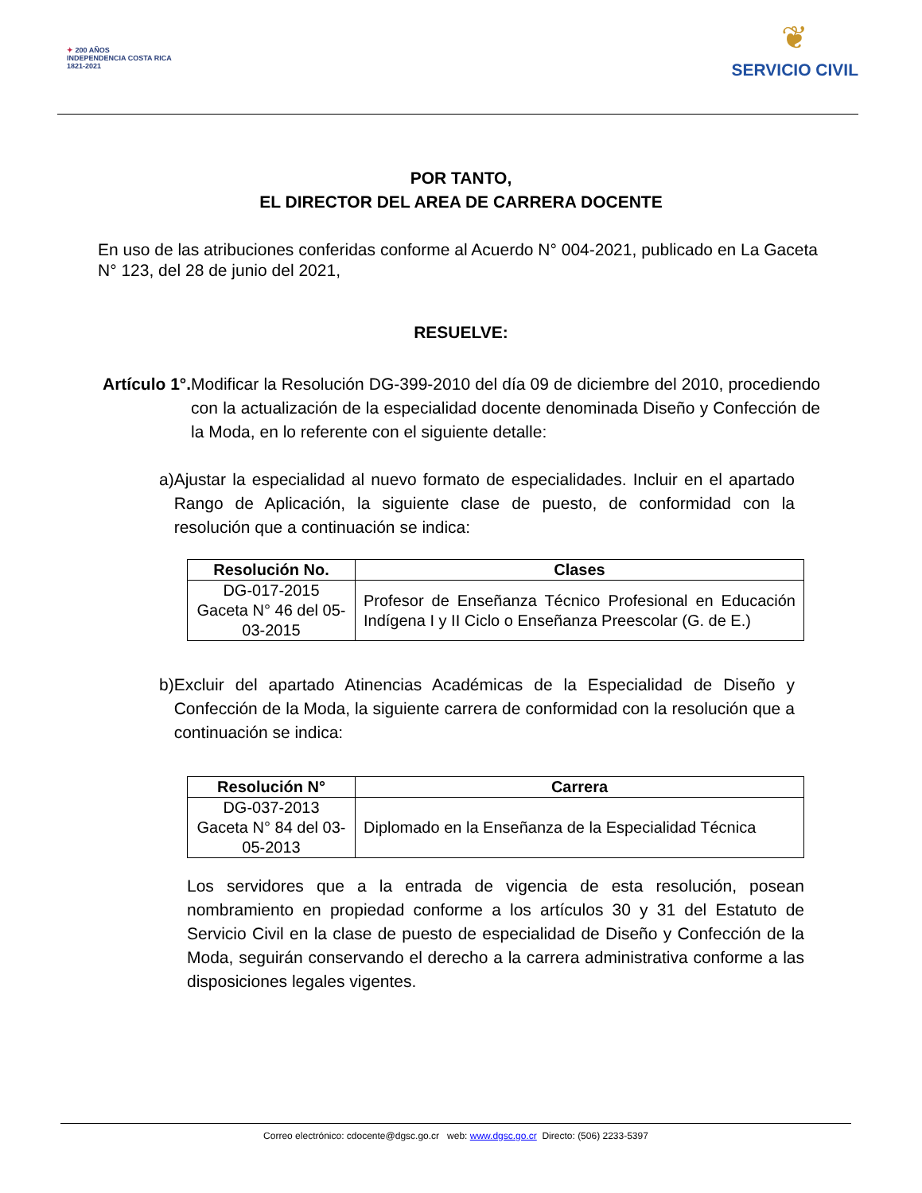✦ 200 AÑOS
INDEPENDENCIA COSTA RICA
1821-2021
❦
SERVICIO CIVIL
POR TANTO,
EL DIRECTOR DEL AREA DE CARRERA DOCENTE
En uso de las atribuciones conferidas conforme al Acuerdo N° 004-2021, publicado en La Gaceta N° 123, del 28 de junio del 2021,
RESUELVE:
Artículo 1°. Modificar la Resolución DG-399-2010 del día 09 de diciembre del 2010, procediendo con la actualización de la especialidad docente denominada Diseño y Confección de la Moda, en lo referente con el siguiente detalle:
a) Ajustar la especialidad al nuevo formato de especialidades. Incluir en el apartado Rango de Aplicación, la siguiente clase de puesto, de conformidad con la resolución que a continuación se indica:
| Resolución No. | Clases |
| --- | --- |
| DG-017-2015 Gaceta N° 46 del 05-03-2015 | Profesor de Enseñanza Técnico Profesional en Educación Indígena I y II Ciclo o Enseñanza Preescolar (G. de E.) |
b) Excluir del apartado Atinencias Académicas de la Especialidad de Diseño y Confección de la Moda, la siguiente carrera de conformidad con la resolución que a continuación se indica:
| Resolución N° | Carrera |
| --- | --- |
| DG-037-2013 Gaceta N° 84 del 03-05-2013 | Diplomado en la Enseñanza de la Especialidad Técnica |
Los servidores que a la entrada de vigencia de esta resolución, posean nombramiento en propiedad conforme a los artículos 30 y 31 del Estatuto de Servicio Civil en la clase de puesto de especialidad de Diseño y Confección de la Moda, seguirán conservando el derecho a la carrera administrativa conforme a las disposiciones legales vigentes.
Correo electrónico: cdocente@dgsc.go.cr web: www.dgsc.go.cr Directo: (506) 2233-5397